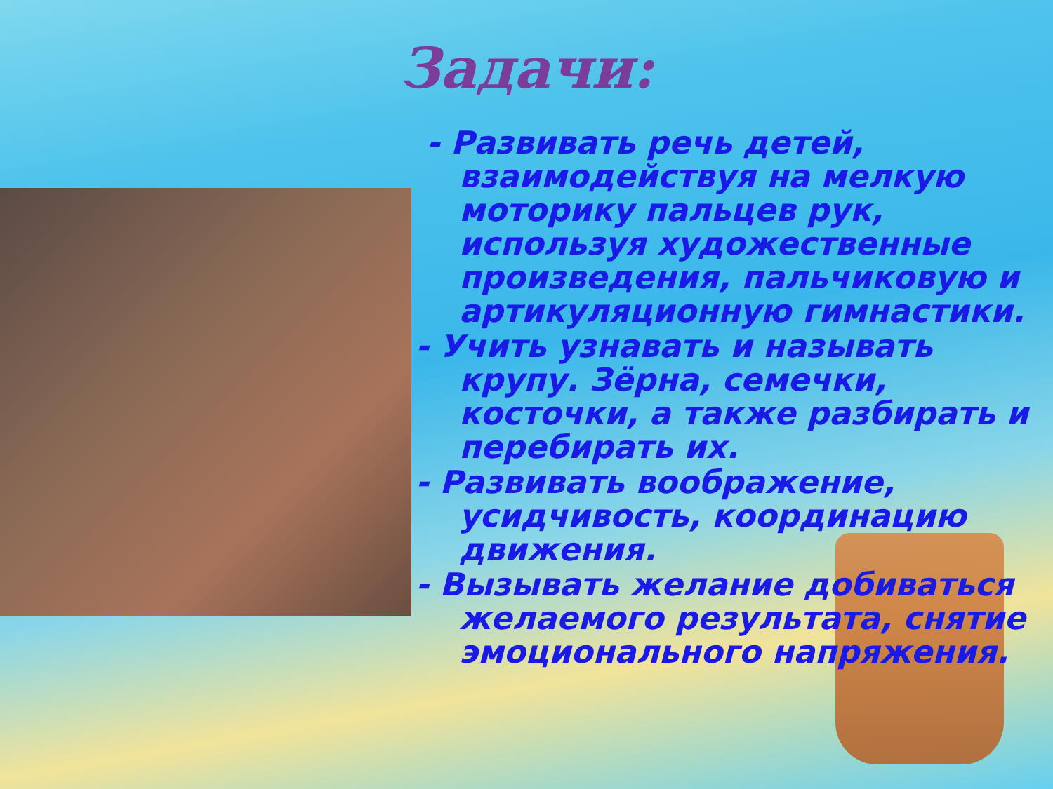Задачи:
- Развивать речь детей, взаимодействуя на мелкую моторику пальцев рук, используя художественные произведения, пальчиковую и артикуляционную гимнастики.
- Учить узнавать и называть крупу. Зёрна, семечки, косточки, а также разбирать и перебирать их.
- Развивать воображение, усидчивость, координацию движения.
- Вызывать желание добиваться желаемого результата, снятие эмоционального напряжения.